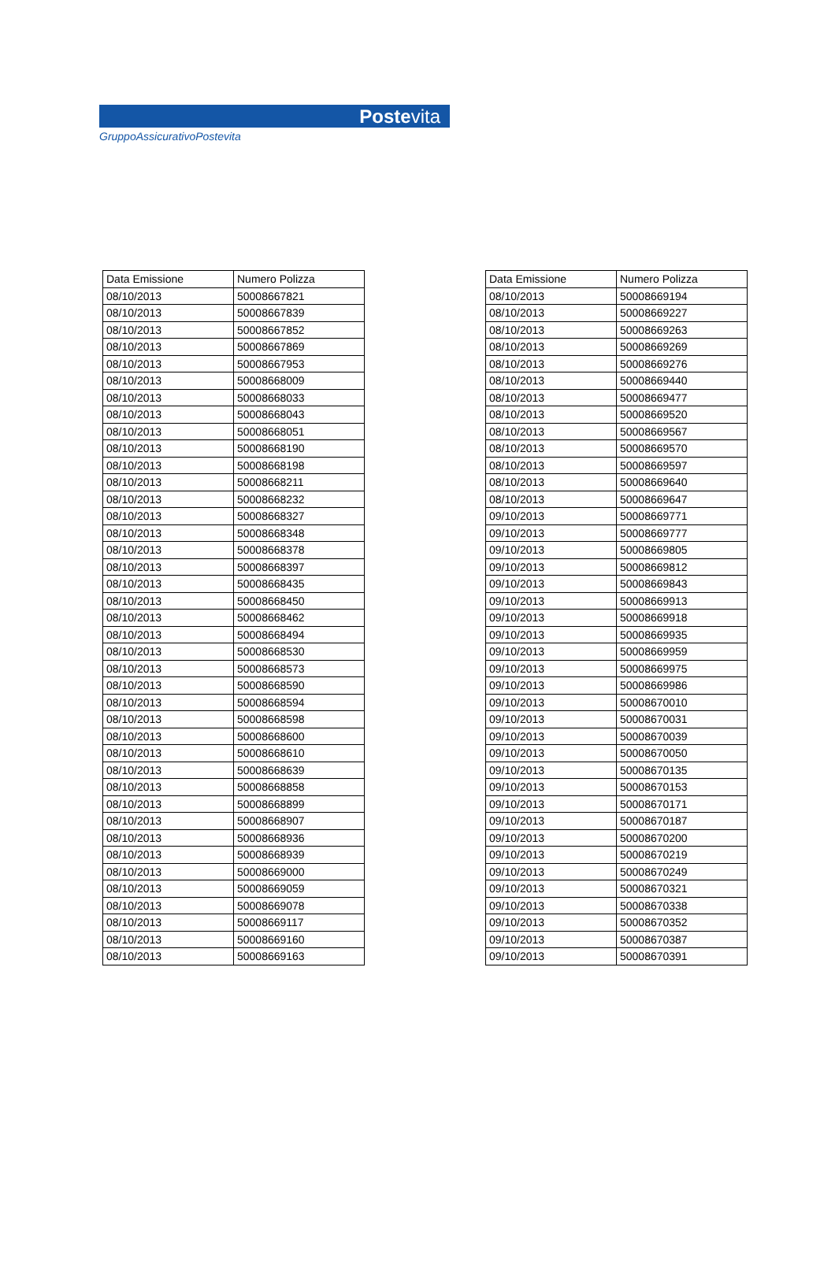Postevita
GruppoAssicurativoPostevita
| Data Emissione | Numero Polizza |
| --- | --- |
| 08/10/2013 | 50008667821 |
| 08/10/2013 | 50008667839 |
| 08/10/2013 | 50008667852 |
| 08/10/2013 | 50008667869 |
| 08/10/2013 | 50008667953 |
| 08/10/2013 | 50008668009 |
| 08/10/2013 | 50008668033 |
| 08/10/2013 | 50008668043 |
| 08/10/2013 | 50008668051 |
| 08/10/2013 | 50008668190 |
| 08/10/2013 | 50008668198 |
| 08/10/2013 | 50008668211 |
| 08/10/2013 | 50008668232 |
| 08/10/2013 | 50008668327 |
| 08/10/2013 | 50008668348 |
| 08/10/2013 | 50008668378 |
| 08/10/2013 | 50008668397 |
| 08/10/2013 | 50008668435 |
| 08/10/2013 | 50008668450 |
| 08/10/2013 | 50008668462 |
| 08/10/2013 | 50008668494 |
| 08/10/2013 | 50008668530 |
| 08/10/2013 | 50008668573 |
| 08/10/2013 | 50008668590 |
| 08/10/2013 | 50008668594 |
| 08/10/2013 | 50008668598 |
| 08/10/2013 | 50008668600 |
| 08/10/2013 | 50008668610 |
| 08/10/2013 | 50008668639 |
| 08/10/2013 | 50008668858 |
| 08/10/2013 | 50008668899 |
| 08/10/2013 | 50008668907 |
| 08/10/2013 | 50008668936 |
| 08/10/2013 | 50008668939 |
| 08/10/2013 | 50008669000 |
| 08/10/2013 | 50008669059 |
| 08/10/2013 | 50008669078 |
| 08/10/2013 | 50008669117 |
| 08/10/2013 | 50008669160 |
| 08/10/2013 | 50008669163 |
| Data Emissione | Numero Polizza |
| --- | --- |
| 08/10/2013 | 50008669194 |
| 08/10/2013 | 50008669227 |
| 08/10/2013 | 50008669263 |
| 08/10/2013 | 50008669269 |
| 08/10/2013 | 50008669276 |
| 08/10/2013 | 50008669440 |
| 08/10/2013 | 50008669477 |
| 08/10/2013 | 50008669520 |
| 08/10/2013 | 50008669567 |
| 08/10/2013 | 50008669570 |
| 08/10/2013 | 50008669597 |
| 08/10/2013 | 50008669640 |
| 08/10/2013 | 50008669647 |
| 09/10/2013 | 50008669771 |
| 09/10/2013 | 50008669777 |
| 09/10/2013 | 50008669805 |
| 09/10/2013 | 50008669812 |
| 09/10/2013 | 50008669843 |
| 09/10/2013 | 50008669913 |
| 09/10/2013 | 50008669918 |
| 09/10/2013 | 50008669935 |
| 09/10/2013 | 50008669959 |
| 09/10/2013 | 50008669975 |
| 09/10/2013 | 50008669986 |
| 09/10/2013 | 50008670010 |
| 09/10/2013 | 50008670031 |
| 09/10/2013 | 50008670039 |
| 09/10/2013 | 50008670050 |
| 09/10/2013 | 50008670135 |
| 09/10/2013 | 50008670153 |
| 09/10/2013 | 50008670171 |
| 09/10/2013 | 50008670187 |
| 09/10/2013 | 50008670200 |
| 09/10/2013 | 50008670219 |
| 09/10/2013 | 50008670249 |
| 09/10/2013 | 50008670321 |
| 09/10/2013 | 50008670338 |
| 09/10/2013 | 50008670352 |
| 09/10/2013 | 50008670387 |
| 09/10/2013 | 50008670391 |